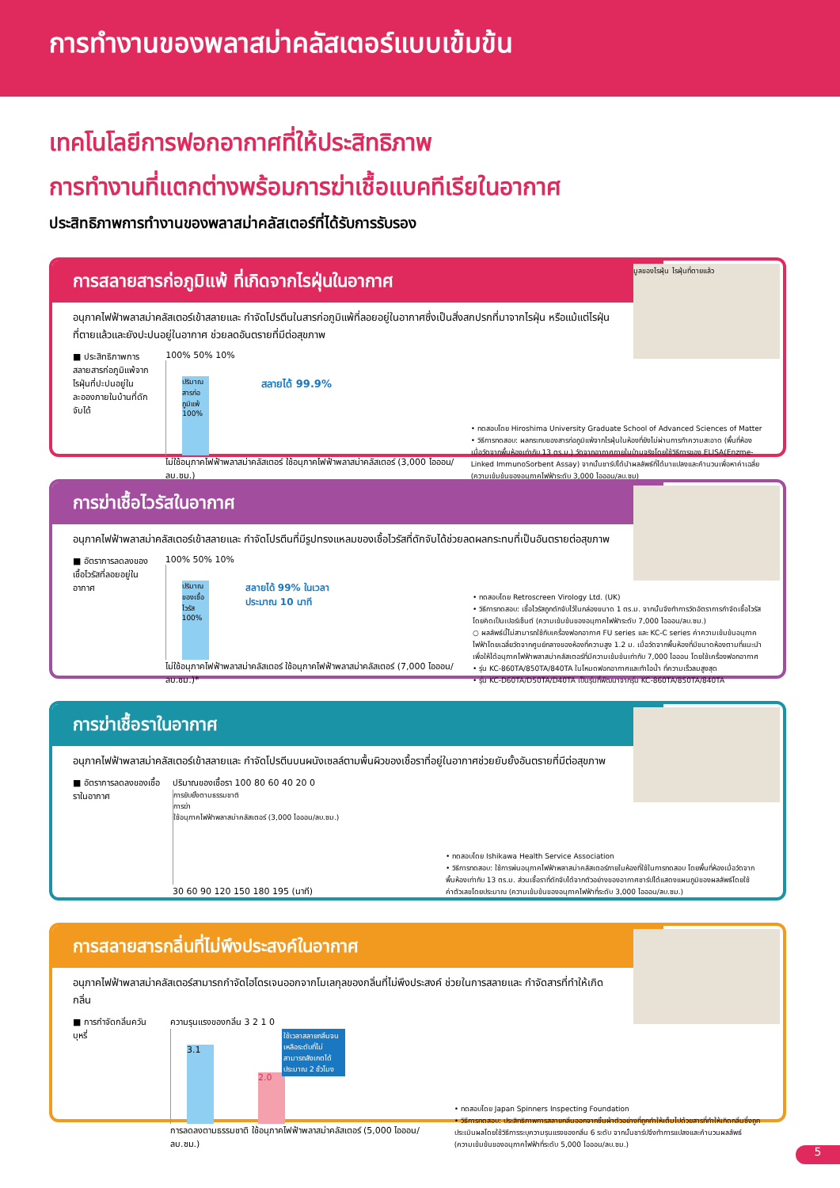การทำงานของพลาสม่าคลัสเตอร์แบบเข้มข้น
เทคโนโลยีการฟอกอากาศที่ให้ประสิทธิภาพ
การทำงานที่แตกต่างพร้อมการฆ่าเชื้อแบคทีเรียในอากาศ
ประสิทธิภาพการทำงานของพลาสม่าคลัสเตอร์ที่ได้รับการรับรอง
การสลายสารก่อภูมิแพ้ ที่เกิดจากไรฝุ่นในอากาศ
มูลของไรฝุ่น ไรฝุ่นที่ตายแล้ว
อนุภาคไฟฟ้าพลาสม่าคลัสเตอร์เข้าสลายและ กำจัดโปรตีนในสารก่อภูมิแพ้ที่ลอยอยู่ในอากาศซึ่งเป็นสิ่งสกปรกที่มาจากไรฝุ่น หรือแม้แต่ไรฝุ่นที่ตายแล้วและยังปะปนอยู่ในอากาศ ช่วยลดอันตรายที่มีต่อสุขภาพ
■ ประสิทธิภาพการสลายสารก่อภูมิแพ้จากไรฝุ่นที่ปะปนอยู่ในละอองภายในบ้านที่ดักจับได้
100% 50% 10%
ปริมาณสารก่อภูมิแพ้ 100%
สลายได้ 99.9%
ไม่ใช้อนุภาคไฟฟ้าพลาสม่าคลัสเตอร์ ใช้อนุภาคไฟฟ้าพลาสม่าคลัสเตอร์ (3,000 ไอออน/ลบ.ซม.)
• ทดสอบโดย Hiroshima University Graduate School of Advanced Sciences of Matter
• วิธีการทดสอบ: ผลกระทบของสารก่อภูมิแพ้จากไรฝุ่นในห้องที่ยังไม่ผ่านการทำความสะอาด (พื้นที่ห้องเมื่อวัดจากพื้นห้องเท่ากับ 13 ตร.ม.) วัดจากอากาศภายในบ้านจริงโดยใช้วิธีการของ ELISA(Enzme-Linked ImmunoSorbent Assay) จากนั้นชาร์ปได้นำผลลัพธ์ที่ได้มาแปลงและคำนวนเพื่อหาค่าเฉลี่ย (ความเข้มข้นของอนุภาคไฟฟ้าระดับ 3,000 ไอออน/ลบ.ซม)
การฆ่าเชื้อไวรัสในอากาศ
อนุภาคไฟฟ้าพลาสม่าคลัสเตอร์เข้าสลายและ กำจัดโปรตีนที่มีรูปทรงแหลมของเชื้อไวรัสที่ดักจับได้ช่วยลดผลกระทบที่เป็นอันตรายต่อสุขภาพ
■ อัตราการลดลงของเชื้อไวรัสที่ลอยอยู่ในอากาศ
100% 50% 10%
ปริมาณของเชื้อไวรัส 100%
สลายได้ 99% ในเวลาประมาณ 10 นาที
ไม่ใช้อนุภาคไฟฟ้าพลาสม่าคลัสเตอร์ ใช้อนุภาคไฟฟ้าพลาสม่าคลัสเตอร์ (7,000 ไอออน/ลบ.ซม.)*
• ทดสอบโดย Retroscreen Virology Ltd. (UK)
• วิธีการทดสอบ: เชื้อไวรัสถูกดักจับไว้ในกล่องขนาด 1 ตร.ม. จากนั้นจึงทำการวัดอัตราการกำจัดเชื้อไวรัสโดยคิดเป็นเปอร์เซ็นต์ (ความเข้มข้นของอนุภาคไฟฟ้าระดับ 7,000 ไอออน/ลบ.ซม.)
○ ผลลัพธ์นี้ไม่สามารถใช้กับเครื่องฟอกอากาศ FU series และ KC-C series ค่าความเข้มข้นอนุภาคไฟฟ้าโดยเฉลี่ยวัดจากศูนย์กลางของห้องที่ความสูง 1.2 ม. เมื่อวัดจากพื้นห้องที่มีขนาดห้องตามที่แนะนำเพื่อให้ได้อนุภาคไฟฟ้าพลาสม่าคลัสเตอร์ที่มีความเข้มข้นเท่ากับ 7,000 ไอออน โดยใช้เครื่องฟอกอากาศ
• รุ่น KC-860TA/850TA/840TA ในโหมดฟอกอากาศและทำไอน้ำ ที่ความเร็วลมสูงสุด
• รุ่น KC-D60TA/D50TA/D40TA เป็นรุ่นที่พัฒนาจากรุ่น KC-860TA/850TA/840TA
การฆ่าเชื้อราในอากาศ
อนุภาคไฟฟ้าพลาสม่าคลัสเตอร์เข้าสลายและ กำจัดโปรตีนบนผนังเซลล์ตามพื้นผิวของเชื้อราที่อยู่ในอากาศช่วยยับยั้งอันตรายที่มีต่อสุขภาพ
■ อัตราการลดลงของเชื้อราในอากาศ
ปริมาณของเชื้อรา 100 80 60 40 20 0
การยับยั้งตามธรรมชาติ
การฆ่า
ใช้อนุภาคไฟฟ้าพลาสม่าคลัสเตอร์ (3,000 ไอออน/ลบ.ซม.)
30 60 90 120 150 180 195 (นาที)
• ทดสอบโดย Ishikawa Health Service Association
• วิธีการทดสอบ: ใช้การพ่นอนุภาคไฟฟ้าพลาสม่าคลัสเตอร์ภายในห้องที่ใช้ในการทดสอบ โดยพื้นที่ห้องเมื่อวัดจากพื้นห้องเท่ากับ 13 ตร.ม. ส่วนเชื้อราที่ดักจับได้จากตัวอย่างของอากาศชาร์ปได้แสดงแผนภูมิของผลลัพธ์โดยใช้ค่าตัวเลขโดยประมาณ (ความเข้มข้นของอนุภาคไฟฟ้าที่ระดับ 3,000 ไอออน/ลบ.ซม.)
การสลายสารกลิ่นที่ไม่พึงประสงค์ในอากาศ
อนุภาคไฟฟ้าพลาสม่าคลัสเตอร์สามารถกำจัดไฮโดรเจนออกจากโมเลกุลของกลิ่นที่ไม่พึงประสงค์ ช่วยในการสลายและ กำจัดสารที่ทำให้เกิดกลิ่น
■ การกำจัดกลิ่นควันบุหรี่
ความรุนแรงของกลิ่น 3 2 1 0
3.1 2.0
ใช้เวลาสลายกลิ่นจนเหลือระดับที่ไม่สามารถสังเกตได้ ประมาณ 2 ชั่วโมง
การลดลงตามธรรมชาติ ใช้อนุภาคไฟฟ้าพลาสม่าคลัสเตอร์ (5,000 ไอออน/ลบ.ซม.)
• ทดสอบโดย Japan Spinners Inspecting Foundation
• วิธีการทดสอบ: ประสิทธิภาพการสลายกลิ่นออกจากชิ้นผ้าตัวอย่างที่ถูกทำให้เต็มไปด้วยสารที่ทำให้เกิดกลิ่นซึ่งถูกประเมินผลโดยใช้วิธีการระบุความรุนแรงของกลิ่น 6 ระดับ จากนั้นชาร์ปจึงทำการแปลงและคำนวนผลลัพธ์ (ความเข้มข้นของอนุภาคไฟฟ้าที่ระดับ 5,000 ไอออน/ลบ.ซม.)
5